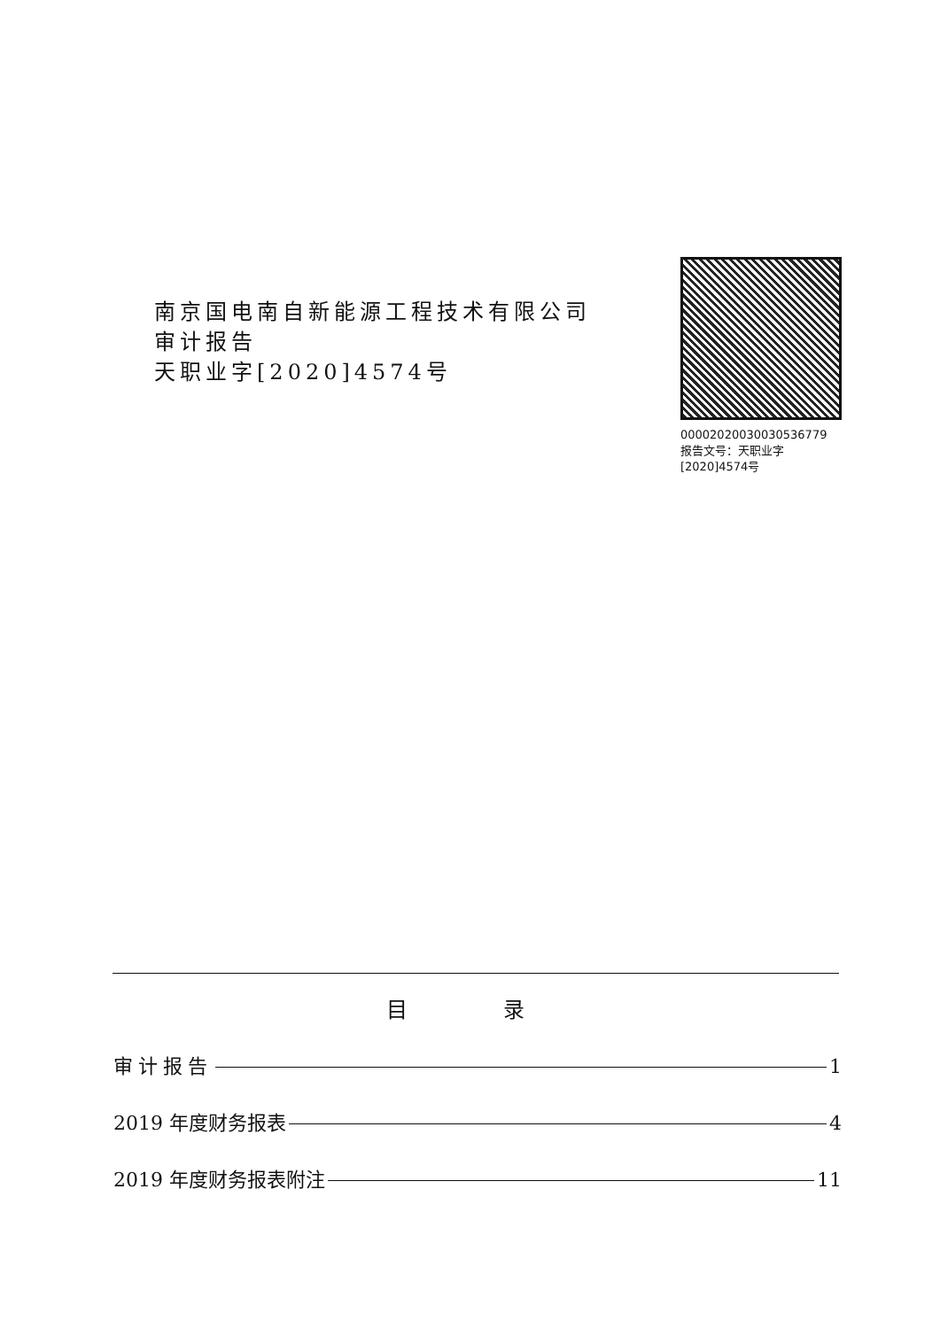南京国电南自新能源工程技术有限公司
审计报告
天职业字[2020]4574号
00002020030030536779
报告文号：天职业字[2020]4574号
目 录
审计报告 1
2019 年度财务报表 4
2019 年度财务报表附注 11